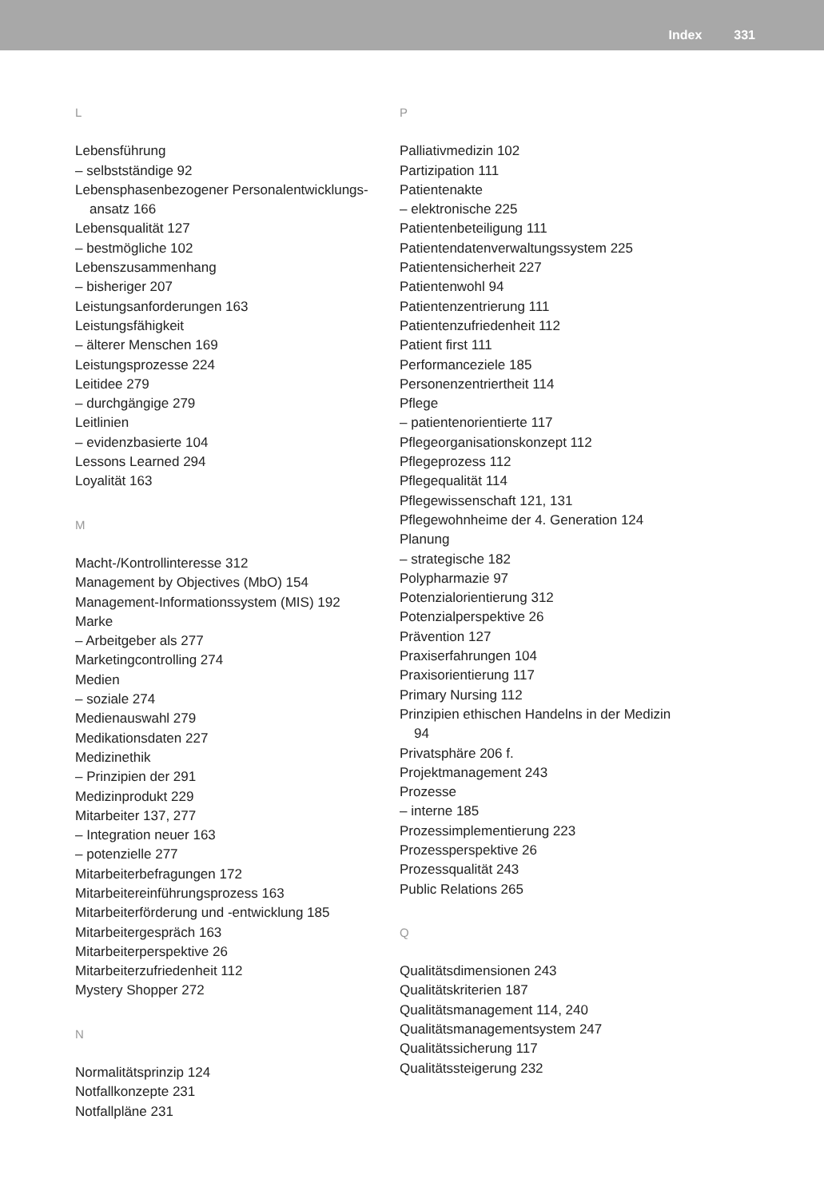Index 331
L
Lebensführung
– selbstständige 92
Lebensphasenbezogener Personalentwicklungs-
ansatz 166
Lebensqualität 127
– bestmögliche 102
Lebenszusammenhang
– bisheriger 207
Leistungsanforderungen 163
Leistungsfähigkeit
– älterer Menschen 169
Leistungsprozesse 224
Leitidee 279
– durchgängige 279
Leitlinien
– evidenzbasierte 104
Lessons Learned 294
Loyalität 163
M
Macht-/Kontrollinteresse 312
Management by Objectives (MbO) 154
Management-Informationssystem (MIS) 192
Marke
– Arbeitgeber als 277
Marketingcontrolling 274
Medien
– soziale 274
Medienauswahl 279
Medikationsdaten 227
Medizinethik
– Prinzipien der 291
Medizinprodukt 229
Mitarbeiter 137, 277
– Integration neuer 163
– potenzielle 277
Mitarbeiterbefragungen 172
Mitarbeitereinführungsprozess 163
Mitarbeiterförderung und -entwicklung 185
Mitarbeitergespräch 163
Mitarbeiterperspektive 26
Mitarbeiterzufriedenheit 112
Mystery Shopper 272
N
Normalitätsprinzip 124
Notfallkonzepte 231
Notfallpläne 231
P
Palliativmedizin 102
Partizipation 111
Patientenakte
– elektronische 225
Patientenbeteiligung 111
Patientendatenverwaltungssystem 225
Patientensicherheit 227
Patientenwohl 94
Patientenzentrierung 111
Patientenzufriedenheit 112
Patient first 111
Performanceziele 185
Personenzentriertheit 114
Pflege
– patientenorientierte 117
Pflegeorganisationskonzept 112
Pflegeprozess 112
Pflegequalität 114
Pflegewissenschaft 121, 131
Pflegewohnheime der 4. Generation 124
Planung
– strategische 182
Polypharmazie 97
Potenzialorientierung 312
Potenzialperspektive 26
Prävention 127
Praxiserfahrungen 104
Praxisorientierung 117
Primary Nursing 112
Prinzipien ethischen Handelns in der Medizin
94
Privatsphäre 206 f.
Projektmanagement 243
Prozesse
– interne 185
Prozessimplementierung 223
Prozessperspektive 26
Prozessqualität 243
Public Relations 265
Q
Qualitätsdimensionen 243
Qualitätskriterien 187
Qualitätsmanagement 114, 240
Qualitätsmanagementsystem 247
Qualitätssicherung 117
Qualitätssteigerung 232